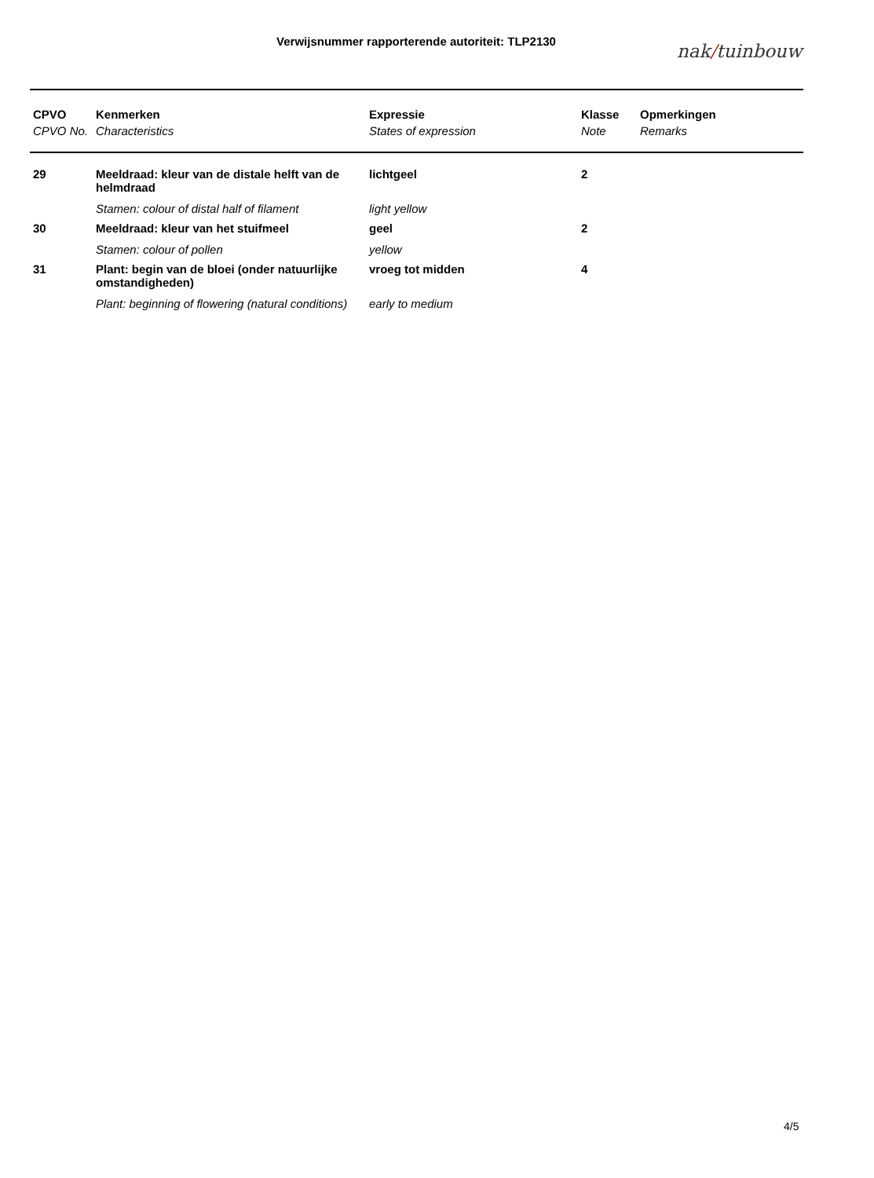Verwijsnummer rapporterende autoriteit: TLP2130 nak/tuinbouw
| CPVO | Kenmerken | Expressie | Klasse | Opmerkingen |
| --- | --- | --- | --- | --- |
| CPVO No. | Characteristics | States of expression | Note | Remarks |
| 29 | Meeldraad: kleur van de distale helft van de helmdraad | lichtgeel | 2 | |
| | Stamen: colour of distal half of filament | light yellow | | |
| 30 | Meeldraad: kleur van het stuifmeel | geel | 2 | |
| | Stamen: colour of pollen | yellow | | |
| 31 | Plant: begin van de bloei (onder natuurlijke omstandigheden) | vroeg tot midden | 4 | |
| | Plant: beginning of flowering (natural conditions) | early to medium | | |
4/5